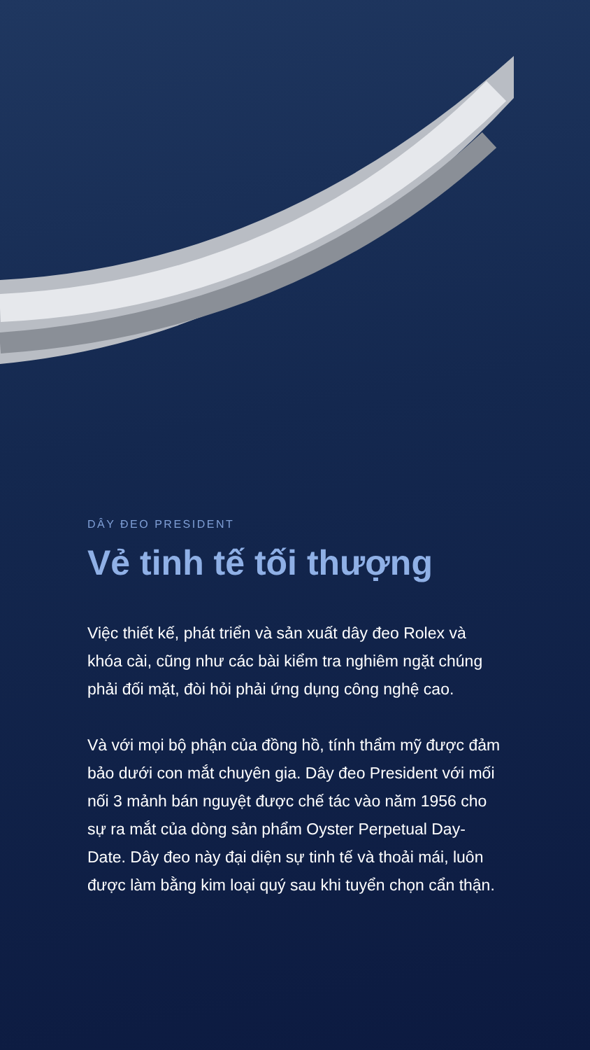DÂY ĐEO PRESIDENT
Vẻ tinh tế tối thượng
Việc thiết kế, phát triển và sản xuất dây đeo Rolex và khóa cài, cũng như các bài kiểm tra nghiêm ngặt chúng phải đối mặt, đòi hỏi phải ứng dụng công nghệ cao.
Và với mọi bộ phận của đồng hồ, tính thẩm mỹ được đảm bảo dưới con mắt chuyên gia. Dây đeo President với mối nối 3 mảnh bán nguyệt được chế tác vào năm 1956 cho sự ra mắt của dòng sản phẩm Oyster Perpetual Day-Date. Dây đeo này đại diện sự tinh tế và thoải mái, luôn được làm bằng kim loại quý sau khi tuyển chọn cẩn thận.